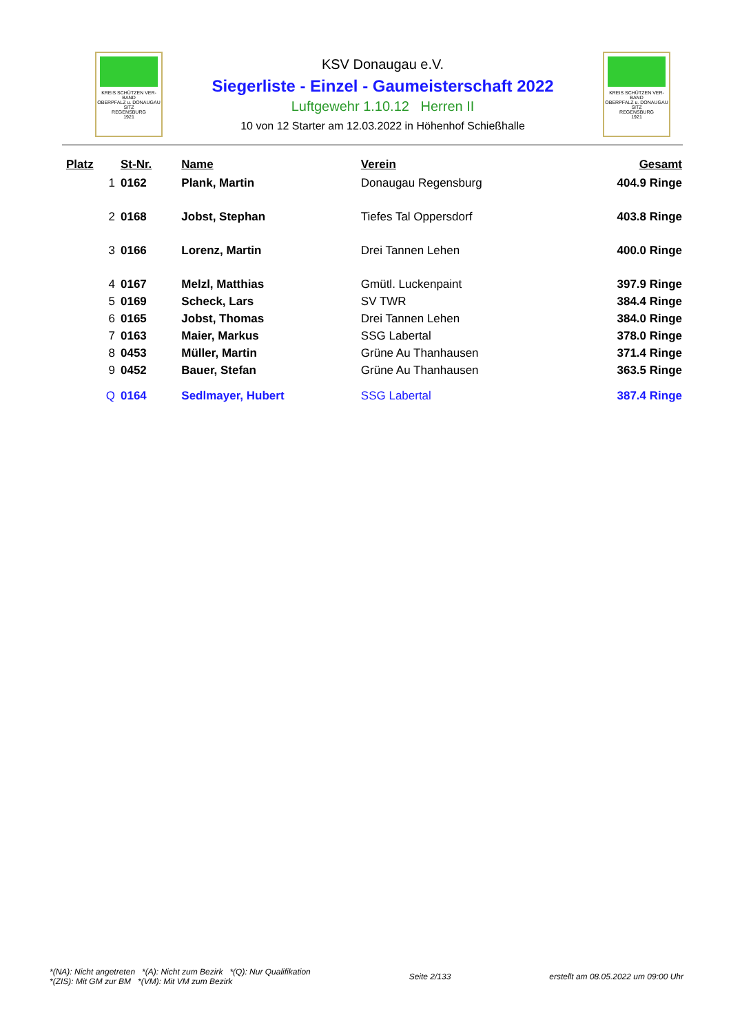KREIS SCHÜTZEN VER-BAND
OBERPFALZ u. DONAUGAU
SITZ
REGENSBURG
1921
KSV Donaugau e.V.
Siegerliste - Einzel - Gaumeisterschaft 2022
Luftgewehr 1.10.12 Herren II
10 von 12 Starter am 12.03.2022 in Höhenhof Schießhalle
KREIS SCHÜTZEN VER-BAND
OBERPFALZ u. DONAUGAU
SITZ
REGENSBURG
1921
| Platz | St-Nr. | Name | Verein | Gesamt |
| --- | --- | --- | --- | --- |
| 1 | 0162 | Plank, Martin | Donaugau Regensburg | 404.9 Ringe |
| 2 | 0168 | Jobst, Stephan | Tiefes Tal Oppersdorf | 403.8 Ringe |
| 3 | 0166 | Lorenz, Martin | Drei Tannen Lehen | 400.0 Ringe |
| 4 | 0167 | Melzl, Matthias | Gmütl. Luckenpaint | 397.9 Ringe |
| 5 | 0169 | Scheck, Lars | SV TWR | 384.4 Ringe |
| 6 | 0165 | Jobst, Thomas | Drei Tannen Lehen | 384.0 Ringe |
| 7 | 0163 | Maier, Markus | SSG Labertal | 378.0 Ringe |
| 8 | 0453 | Müller, Martin | Grüne Au Thanhausen | 371.4 Ringe |
| 9 | 0452 | Bauer, Stefan | Grüne Au Thanhausen | 363.5 Ringe |
| Q | 0164 | Sedlmayer, Hubert | SSG Labertal | 387.4 Ringe |
*(NA): Nicht angetreten *(A): Nicht zum Bezirk *(Q): Nur Qualifikation
*(ZIS): Mit GM zur BM *(VM): Mit VM zum Bezirk
Seite 2/133
erstellt am 08.05.2022 um 09:00 Uhr